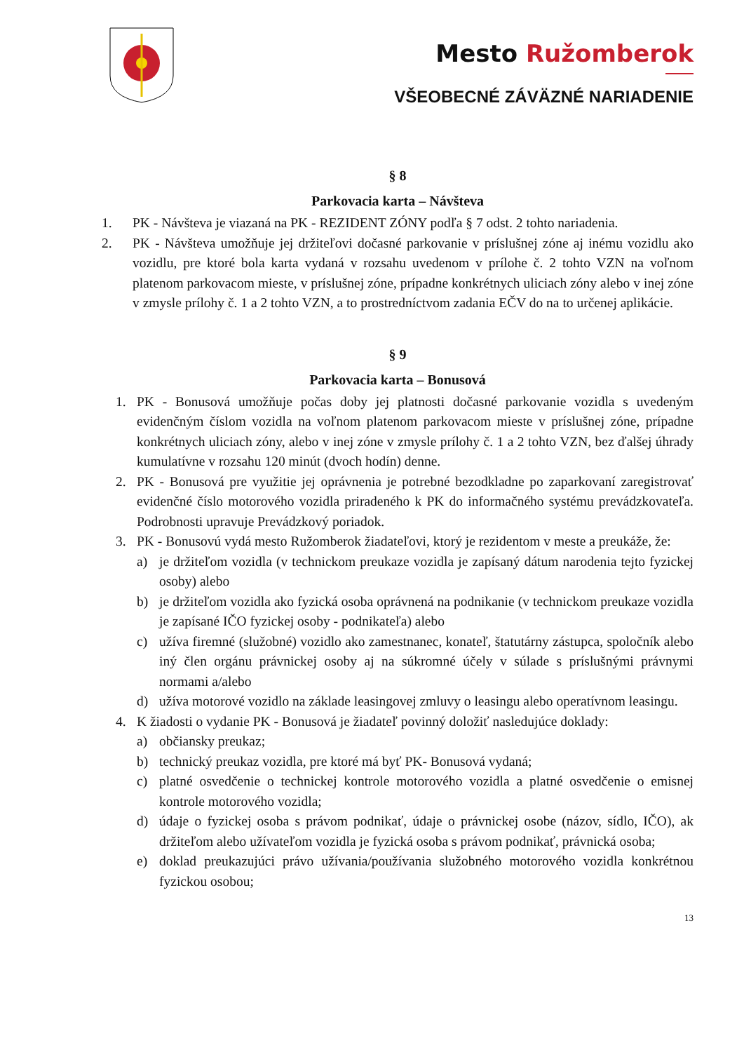Mesto Ružomberok
VŠEOBECNÉ ZÁVÄZNÉ NARIADENIE
§ 8
Parkovacia karta – Návšteva
1. PK - Návšteva je viazaná na PK - REZIDENT ZÓNY podľa § 7 odst. 2 tohto nariadenia.
2. PK - Návšteva umožňuje jej držiteľovi dočasné parkovanie v príslušnej zóne aj inému vozidlu ako vozidlu, pre ktoré bola karta vydaná v rozsahu uvedenom v prílohe č. 2 tohto VZN na voľnom platenom parkovacom mieste, v príslušnej zóne, prípadne konkrétnych uliciach zóny alebo v inej zóne v zmysle prílohy č. 1 a 2 tohto VZN, a to prostredníctvom zadania EČV do na to určenej aplikácie.
§ 9
Parkovacia karta – Bonusová
1. PK - Bonusová umožňuje počas doby jej platnosti dočasné parkovanie vozidla s uvedeným evidenčným číslom vozidla na voľnom platenom parkovacom mieste v príslušnej zóne, prípadne konkrétnych uliciach zóny, alebo v inej zóne v zmysle prílohy č. 1 a 2 tohto VZN, bez ďalšej úhrady kumulatívne v rozsahu 120 minút (dvoch hodín) denne.
2. PK - Bonusová pre využitie jej oprávnenia je potrebné bezodkladne po zaparkovaní zaregistrovať evidenčné číslo motorového vozidla priradeného k PK do informačného systému prevádzkovateľa. Podrobnosti upravuje Prevádzkový poriadok.
3. PK - Bonusovú vydá mesto Ružomberok žiadateľovi, ktorý je rezidentom v meste a preukáže, že:
a) je držiteľom vozidla (v technickom preukaze vozidla je zapísaný dátum narodenia tejto fyzickej osoby) alebo
b) je držiteľom vozidla ako fyzická osoba oprávnená na podnikanie (v technickom preukaze vozidla je zapísané IČO fyzickej osoby - podnikateľa) alebo
c) užíva firemné (služobné) vozidlo ako zamestnanec, konateľ, štatutárny zástupca, spoločník alebo iný člen orgánu právnickej osoby aj na súkromné účely v súlade s príslušnými právnymi normami a/alebo
d) užíva motorové vozidlo na základe leasingovej zmluvy o leasingu alebo operatívnom leasingu.
4. K žiadosti o vydanie PK - Bonusová je žiadateľ povinný doložiť nasledujúce doklady:
a) občiansky preukaz;
b) technický preukaz vozidla, pre ktoré má byť PK- Bonusová vydaná;
c) platné osvedčenie o technickej kontrole motorového vozidla a platné osvedčenie o emisnej kontrole motorového vozidla;
d) údaje o fyzickej osoba s právom podnikať, údaje o právnickej osobe (názov, sídlo, IČO), ak držiteľom alebo užívateľom vozidla je fyzická osoba s právom podnikať, právnická osoba;
e) doklad preukazujúci právo užívania/používania služobného motorového vozidla konkrétnou fyzickou osobou;
13